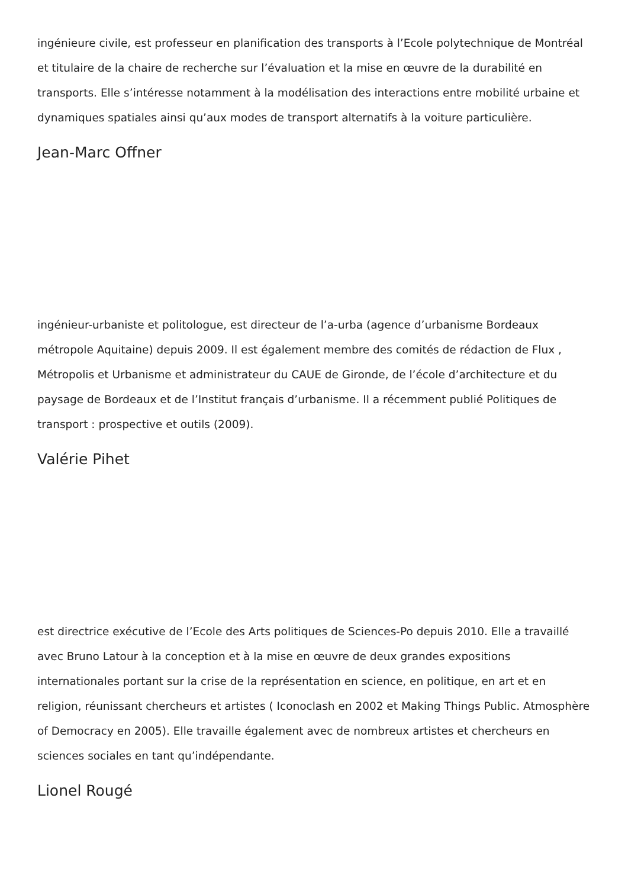ingénieure civile, est professeur en planification des transports à l’Ecole polytechnique de Montréal et titulaire de la chaire de recherche sur l’évaluation et la mise en œuvre de la durabilité en transports. Elle s’intéresse notamment à la modélisation des interactions entre mobilité urbaine et dynamiques spatiales ainsi qu’aux modes de transport alternatifs à la voiture particulière.
Jean-Marc Offner
ingénieur-urbaniste et politologue, est directeur de l’a-urba (agence d’urbanisme Bordeaux métropole Aquitaine) depuis 2009. Il est également membre des comités de rédaction de Flux , Métropolis et Urbanisme et administrateur du CAUE de Gironde, de l’école d’architecture et du paysage de Bordeaux et de l’Institut français d’urbanisme. Il a récemment publié Politiques de transport : prospective et outils (2009).
Valérie Pihet
est directrice exécutive de l’Ecole des Arts politiques de Sciences-Po depuis 2010. Elle a travaillé avec Bruno Latour à la conception et à la mise en œuvre de deux grandes expositions internationales portant sur la crise de la représentation en science, en politique, en art et en religion, réunissant chercheurs et artistes ( Iconoclash en 2002 et Making Things Public. Atmosphère of Democracy en 2005). Elle travaille également avec de nombreux artistes et chercheurs en sciences sociales en tant qu’indépendante.
Lionel Rougé